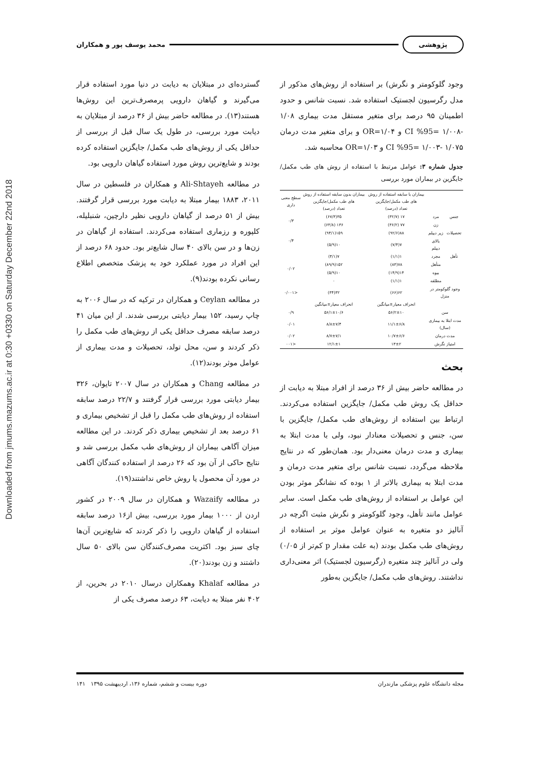Downloaded from jmums.mazums.ac.ir at 0:30 +0330 on Saturday December 22nd 2018
پژوهشی محمد یوسف پور و همکاران
وجود گلوکومتر و نگرش) بر استفاده از روش‌های مذکور از مدل رگرسیون لجستیک استفاده شد. نسبت شانس و حدود اطمینان ۹۵ درصد برای متغیر مستقل مدت بیماری ۱/۰۸ -۱/۰۰۸ =95% CI و OR=۱/۰۴ و برای متغیر مدت درمان ۱/۰۷۵ -۱/۰۰۳ =95% CI و OR=۱/۰۳ محاسبه شد.
جدول شماره ۳: عوامل مرتبط با استفاده از روش های طب مکمل/ جایگزین در بیماران مورد بررسی
| | | بیماران با سابقه استفاده از روش های طب مکمل/جایگزین تعداد (درصد) | بیماران بدون سابقه استفاده از روش های طب مکمل/جایگزین تعداد (درصد) | سطح معنی داری |
| --- | --- | --- | --- | --- |
| جنس | مرد | ۱۷ (۳۲/۷) | ۳۵(۶۷/۳) | ۰/۳ |
| | زن | ۷۷ (۳۶/۲) | ۱۳۶ (۶۳/۸) | |
| تحصیلات | زیر دیپلم | ۸۸(۹۲/۶) | ۱۵۹(۹۴/۱) | ۰/۴ |
| | بالای دیپلم | ۷(۷/۴) | ۱۰(۵/۹) | |
| تأهل | مجرد | ۱(۱/۱) | ۷(۴/۱) | ۰/۰۲ |
| | متأهل | ۷۸(۸۳) | ۱۵۲(۸۹/۹) | |
| | بیوه | ۱۴(۱۴/۹) | ۱۰(۵/۹) | |
| | مطلقه | ۱(۱/۱) | ۰ | |
| وجود گلوکومتر در منزل | | ۶۲(۶۶) | ۳۲(۳۴) | <۰/۰۰۱ |
| | | انحراف معیار±میانگین | انحراف معیار±میانگین | |
| سن | | ۵۶/۲±۱۰ | ۵۶/۱±۱۰/۶ | ۰/۹ |
| مدت ابتلا به بیماری (سال) | | ۱۱/۱±۶/۸ | ۸/۸±۷/۴ | ۰/۰۱ |
| مدت درمان | | ۱۰/۷±۶/۶ | ۸/۷±۷/۱ | ۰/۰۲ |
| امتیاز نگرش | | ۱۳±۲ | ۱۲/۱±۱ | <۰۰۱ |
بحث
در مطالعه حاضر بیش از ۳۶ درصد از افراد مبتلا به دیابت از حداقل یک روش طب مکمل/ جایگزین استفاده می‌کردند. ارتباط بین استفاده از روش‌های طب مکمل/ جایگزین با سن، جنس و تحصیلات معنادار نبود، ولی با مدت ابتلا به بیماری و مدت درمان معنی‌دار بود. همان‌طور که در نتایج ملاحظه می‌گردد، نسبت شانس برای متغیر مدت درمان و مدت ابتلا به بیماری بالاتر از ۱ بوده که نشانگر موثر بودن این عوامل بر استفاده از روش‌های طب مکمل است. سایر عوامل مانند تأهل، وجود گلوکومتر و نگرش مثبت اگرچه در آنالیز دو متغیره به عنوان عوامل موثر بر استفاده از روش‌های طب مکمل بودند (به علت مقدار p کم‌تر از ۰/۰۵) ولی در آنالیز چند متغیره (رگرسیون لجستیک) اثر معنی‌داری نداشتند. روش‌های طب مکمل/ جایگزین به‌طور
گسترده‌ای در مبتلایان به دیابت در دنیا مورد استفاده قرار می‌گیرند و گیاهان دارویی پرمصرف‌ترین این روش‌ها هستند(۱۳). در مطالعه حاضر بیش از ۳۶ درصد از مبتلایان به دیابت مورد بررسی، در طول یک سال قبل از بررسی از حداقل یکی از روش‌های طب مکمل/ جایگزین استفاده کرده بودند و شایع‌ترین روش مورد استفاده گیاهان دارویی بود.
در مطالعه Ali-Shtayeh و همکاران در فلسطین در سال ۲۰۱۱، ۱۸۸۳ بیمار مبتلا به دیابت مورد بررسی قرار گرفتند. بیش از ۵۱ درصد از گیاهان دارویی نظیر دارچین، شنبلیله، کلپوره و رزماری استفاده می‌کردند. استفاده از گیاهان در زن‌ها و در سن بالای ۴۰ سال شایع‌تر بود. حدود ۶۸ درصد از این افراد در مورد عملکرد خود به پزشک متخصص اطلاع رسانی نکرده بودند(۹).
در مطالعه Ceylan و همکاران در ترکیه که در سال ۲۰۰۶ به چاپ رسید، ۱۵۲ بیمار دیابتی بررسی شدند. از این میان ۴۱ درصد سابقه مصرف حداقل یکی از روش‌های طب مکمل را ذکر کردند و سن، محل تولد، تحصیلات و مدت بیماری از عوامل موثر بودند(۱۲).
در مطالعه Chang و همکاران در سال ۲۰۰۷ تایوان، ۳۲۶ بیمار دیابتی مورد بررسی قرار گرفتند و ۲۲/۷ درصد سابقه استفاده از روش‌های طب مکمل را قبل از تشخیص بیماری و ۶۱ درصد بعد از تشخیص بیماری ذکر کردند. در این مطالعه میزان آگاهی بیماران از روش‌های طب مکمل بررسی شد و نتایج حاکی از آن بود که ۲۶ درصد از استفاده کنندگان آگاهی در مورد آن محصول یا روش خاص نداشتند(۱۹).
در مطالعه Wazaify و همکاران در سال ۲۰۰۹ در کشور اردن از ۱۰۰۰ بیمار مورد بررسی، بیش از۱۶ درصد سابقه استفاده از گیاهان دارویی را ذکر کردند که شایع‌ترین آن‌ها چای سبز بود. اکثریت مصرف‌کنندگان سن بالای ۵۰ سال داشتند و زن بودند(۲۰).
در مطالعه Khalaf وهمکاران درسال ۲۰۱۰ در بحرین، از ۴۰۲ نفر مبتلا به دیابت، ۶۳ درصد مصرف یکی از
مجله دانشگاه علوم پزشکی مازندران دوره بیست و ششم، شماره ۱۳۶، اردیبهشت ۱۳۹۵ ۱۴۱